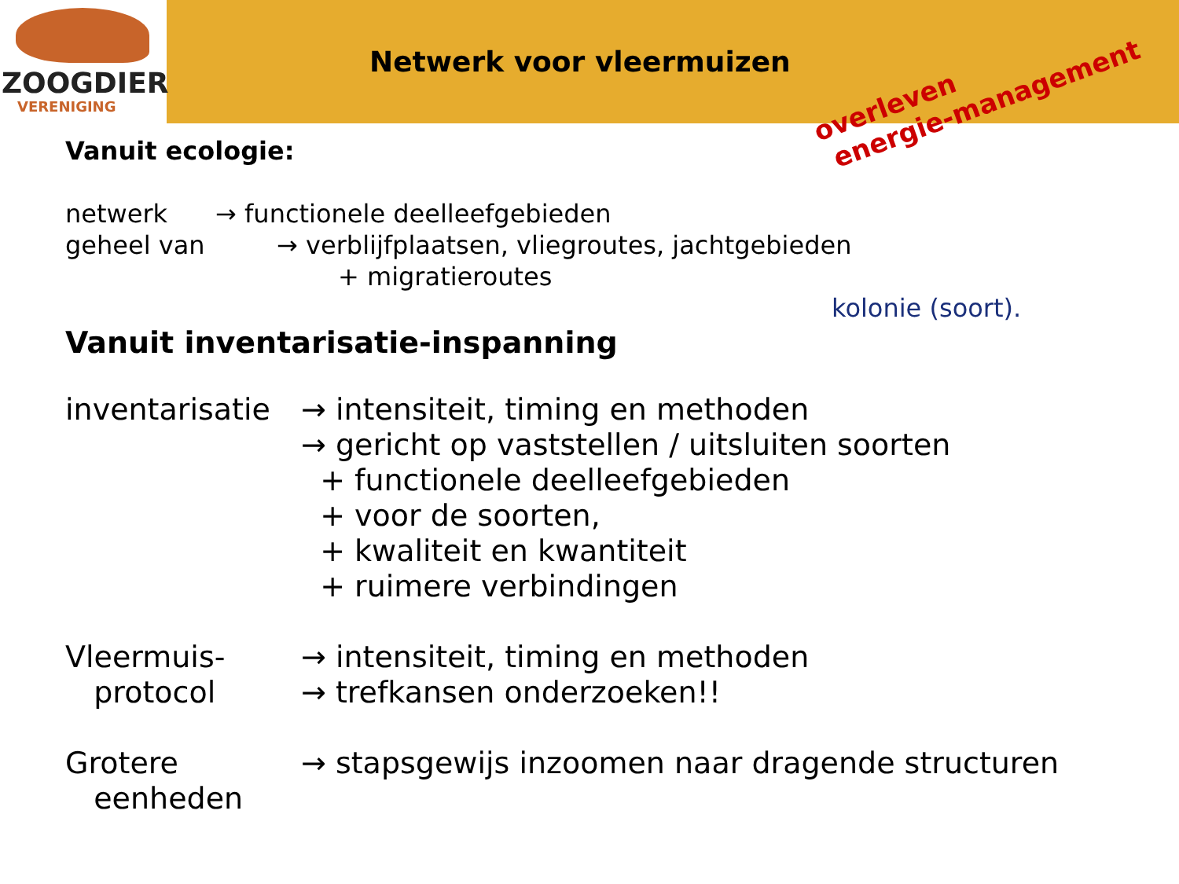ZOOGDIER
VERENIGING
Netwerk voor vleermuizen
overleven
energie-management
Vanuit ecologie:
netwerk → functionele deelleefgebieden
geheel van → verblijfplaatsen, vliegroutes, jachtgebieden
+ migratieroutes
kolonie (soort).
Vanuit inventarisatie-inspanning
inventarisatie
→ intensiteit, timing en methoden
→ gericht op vaststellen / uitsluiten soorten
+ functionele deelleefgebieden
+ voor de soorten,
+ kwaliteit en kwantiteit
+ ruimere verbindingen
Vleermuis-
protocol
→ intensiteit, timing en methoden
→ trefkansen onderzoeken!!
Grotere
eenheden
→ stapsgewijs inzoomen naar dragende structuren